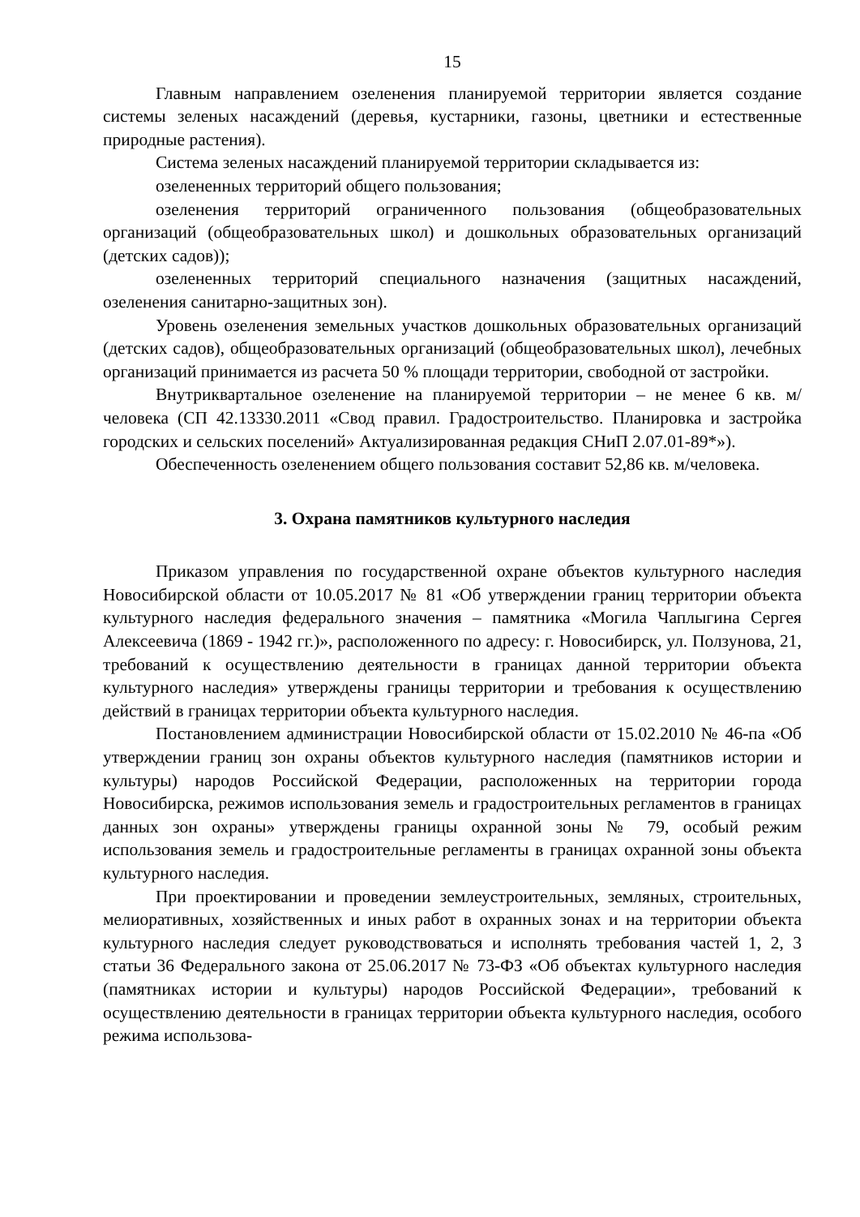15
Главным направлением озеленения планируемой территории является создание системы зеленых насаждений (деревья, кустарники, газоны, цветники и естественные природные растения).
Система зеленых насаждений планируемой территории складывается из:
озелененных территорий общего пользования;
озеленения территорий ограниченного пользования (общеобразовательных организаций (общеобразовательных школ) и дошкольных образовательных организаций (детских садов));
озелененных территорий специального назначения (защитных насаждений, озеленения санитарно-защитных зон).
Уровень озеленения земельных участков дошкольных образовательных организаций (детских садов), общеобразовательных организаций (общеобразовательных школ), лечебных организаций принимается из расчета 50 % площади территории, свободной от застройки.
Внутриквартальное озеленение на планируемой территории – не менее 6 кв. м/человека (СП 42.13330.2011 «Свод правил. Градостроительство. Планировка и застройка городских и сельских поселений» Актуализированная редакция СНиП 2.07.01-89*»).
Обеспеченность озеленением общего пользования составит 52,86 кв. м/человека.
3. Охрана памятников культурного наследия
Приказом управления по государственной охране объектов культурного наследия Новосибирской области от 10.05.2017 № 81 «Об утверждении границ территории объекта культурного наследия федерального значения – памятника «Могила Чаплыгина Сергея Алексеевича (1869 - 1942 гг.)», расположенного по адресу: г. Новосибирск, ул. Ползунова, 21, требований к осуществлению деятельности в границах данной территории объекта культурного наследия» утверждены границы территории и требования к осуществлению действий в границах территории объекта культурного наследия.
Постановлением администрации Новосибирской области от 15.02.2010 № 46-па «Об утверждении границ зон охраны объектов культурного наследия (памятников истории и культуры) народов Российской Федерации, расположенных на территории города Новосибирска, режимов использования земель и градостроительных регламентов в границах данных зон охраны» утверждены границы охранной зоны № 79, особый режим использования земель и градостроительные регламенты в границах охранной зоны объекта культурного наследия.
При проектировании и проведении землеустроительных, земляных, строительных, мелиоративных, хозяйственных и иных работ в охранных зонах и на территории объекта культурного наследия следует руководствоваться и исполнять требования частей 1, 2, 3 статьи 36 Федерального закона от 25.06.2017 № 73-ФЗ «Об объектах культурного наследия (памятниках истории и культуры) народов Российской Федерации», требований к осуществлению деятельности в границах территории объекта культурного наследия, особого режима использова-